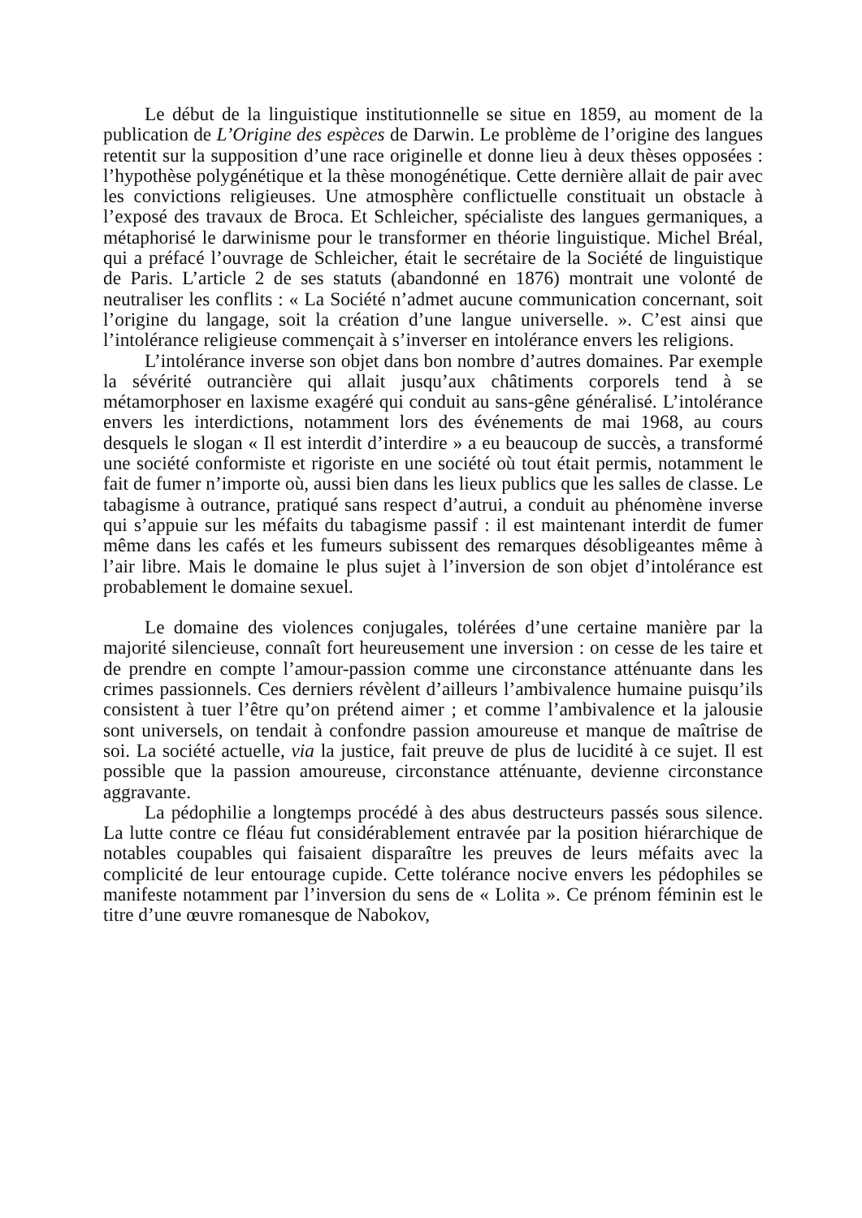Le début de la linguistique institutionnelle se situe en 1859, au moment de la publication de L’Origine des espèces de Darwin. Le problème de l’origine des langues retentit sur la supposition d’une race originelle et donne lieu à deux thèses opposées : l’hypothèse polygénétique et la thèse monogénétique. Cette dernière allait de pair avec les convictions religieuses. Une atmosphère conflictuelle constituait un obstacle à l’exposé des travaux de Broca. Et Schleicher, spécialiste des langues germaniques, a métaphorisé le darwinisme pour le transformer en théorie linguistique. Michel Bréal, qui a préfacé l’ouvrage de Schleicher, était le secrétaire de la Société de linguistique de Paris. L’article 2 de ses statuts (abandonné en 1876) montrait une volonté de neutraliser les conflits : « La Société n’admet aucune communication concernant, soit l’origine du langage, soit la création d’une langue universelle. ». C’est ainsi que l’intolérance religieuse commençait à s’inverser en intolérance envers les religions.
L’intolérance inverse son objet dans bon nombre d’autres domaines. Par exemple la sévérité outrancière qui allait jusqu’aux châtiments corporels tend à se métamorphoser en laxisme exagéré qui conduit au sans-gêne généralisé. L’intolérance envers les interdictions, notamment lors des événements de mai 1968, au cours desquels le slogan « Il est interdit d’interdire » a eu beaucoup de succès, a transformé une société conformiste et rigoriste en une société où tout était permis, notamment le fait de fumer n’importe où, aussi bien dans les lieux publics que les salles de classe. Le tabagisme à outrance, pratiqué sans respect d’autrui, a conduit au phénomène inverse qui s’appuie sur les méfaits du tabagisme passif : il est maintenant interdit de fumer même dans les cafés et les fumeurs subissent des remarques désobligeantes même à l’air libre. Mais le domaine le plus sujet à l’inversion de son objet d’intolérance est probablement le domaine sexuel.
Le domaine des violences conjugales, tolérées d’une certaine manière par la majorité silencieuse, connaît fort heureusement une inversion : on cesse de les taire et de prendre en compte l’amour-passion comme une circonstance atténuante dans les crimes passionnels. Ces derniers révèlent d’ailleurs l’ambivalence humaine puisqu’ils consistent à tuer l’être qu’on prétend aimer ; et comme l’ambivalence et la jalousie sont universels, on tendait à confondre passion amoureuse et manque de maîtrise de soi. La société actuelle, via la justice, fait preuve de plus de lucidité à ce sujet. Il est possible que la passion amoureuse, circonstance atténuante, devienne circonstance aggravante.
La pédophilie a longtemps procédé à des abus destructeurs passés sous silence. La lutte contre ce fléau fut considérablement entravée par la position hiérarchique de notables coupables qui faisaient disparaître les preuves de leurs méfaits avec la complicité de leur entourage cupide. Cette tolérance nocive envers les pédophiles se manifeste notamment par l’inversion du sens de « Lolita ». Ce prénom féminin est le titre d’une œuvre romanesque de Nabokov,